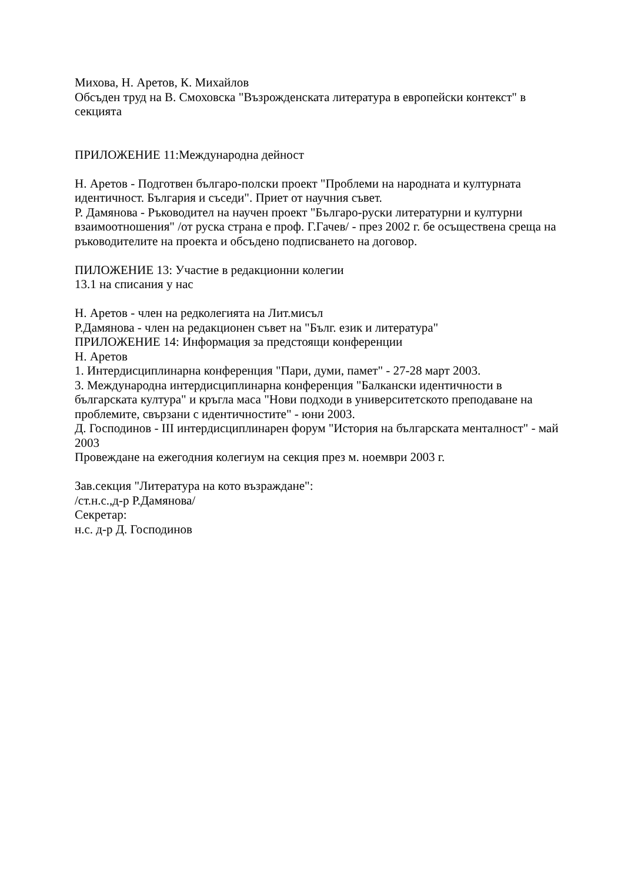Михова, Н. Аретов, К. Михайлов
Обсъден труд на В. Смоховска "Възрожденската литература в европейски контекст" в секцията
ПРИЛОЖЕНИЕ 11:Международна дейност
Н. Аретов - Подготвен българо-полски проект "Проблеми на народната и културната идентичност. България и съседи". Приет от научния съвет.
Р. Дамянова - Ръководител на научен проект "Българо-руски литературни и културни взаимоотношения" /от руска страна е проф. Г.Гачев/ - през 2002 г. бе осъществена среща на ръководителите на проекта и обсъдено подписването на договор.
ПИЛОЖЕНИЕ 13: Участие в редакционни колегии
13.1 на списания у нас
Н. Аретов - член на редколегията на Лит.мисъл
Р.Дамянова - член на редакционен съвет на "Бълг. език и литература"
ПРИЛОЖЕНИЕ 14: Информация за предстоящи конференции
Н. Аретов
1. Интердисциплинарна конференция "Пари, думи, памет" - 27-28 март 2003.
3. Международна интердисциплинарна конференция "Балкански идентичности в българската култура" и кръгла маса "Нови подходи в университетското преподаване на проблемите, свързани с идентичностите" - юни 2003.
Д. Господинов - III интердисциплинарен форум "История на българската менталност" - май 2003
Провеждане на ежегодния колегиум на секция през м. ноември 2003 г.
Зав.секция "Литература на кото възраждане":
/ст.н.с.,д-р Р.Дамянова/
Секретар:
н.с. д-р Д. Господинов